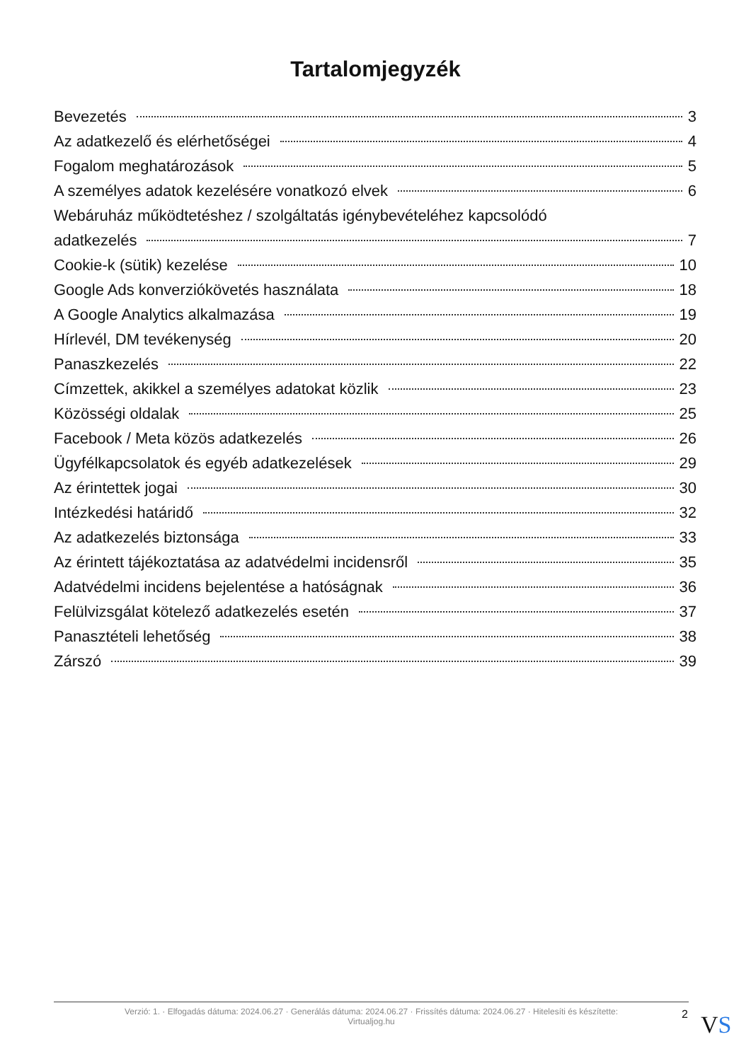Tartalomjegyzék
Bevezetés 3
Az adatkezelő és elérhetőségei 4
Fogalom meghatározások 5
A személyes adatok kezelésére vonatkozó elvek 6
Webáruház működtetéshez / szolgáltatás igénybevételéhez kapcsolódó
adatkezelés 7
Cookie-k (sütik) kezelése 10
Google Ads konverziókövetés használata 18
A Google Analytics alkalmazása 19
Hírlevél, DM tevékenység 20
Panaszkezelés 22
Címzettek, akikkel a személyes adatokat közlik 23
Közösségi oldalak 25
Facebook / Meta közös adatkezelés 26
Ügyfélkapcsolatok és egyéb adatkezelések 29
Az érintettek jogai 30
Intézkedési határidő 32
Az adatkezelés biztonsága 33
Az érintett tájékoztatása az adatvédelmi incidensről 35
Adatvédelmi incidens bejelentése a hatóságnak 36
Felülvizsgálat kötelező adatkezelés esetén 37
Panasztételi lehetőség 38
Zárszó 39
Verzió: 1. · Elfogadás dátuma: 2024.06.27 · Generálás dátuma: 2024.06.27 · Frissítés dátuma: 2024.06.27 · Hitelesíti és készítette:
Virtualjog.hu
2 VS